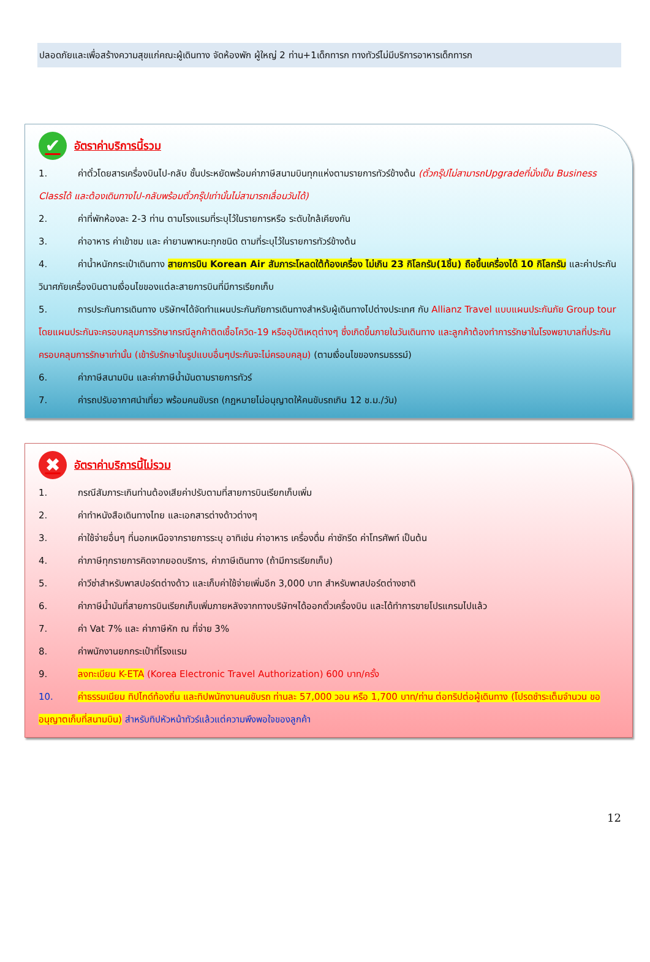ปลอดภัยและเพื่อสร้างความสุขแก่คณะผู้เดินทาง จัดห้องพัก ผู้ใหญ่ 2 ท่าน+1เด็กทารก ทางทัวร์ไม่มีบริการอาหารเด็กทารก
✔ อัตราค่าบริการนี้รวม
1. ค่าตั๋วโดยสารเครื่องบินไป-กลับ ชั้นประหยัดพร้อมค่าภาษีสนามบินทุกแห่งตามรายการทัวร์ข้างต้น (ตั๋วกรุ๊ปไม่สามารถUpgradeที่นั่งเป็น Business Classได้ และต้องเดินทางไป-กลับพร้อมตั๋วกรุ๊ปเท่านั้นไม่สามารถเลื่อนวันได้)
2. ค่าที่พักห้องละ 2-3 ท่าน ตามโรงแรมที่ระบุไว้ในรายการหรือ ระดับใกล้เคียงกัน
3. ค่าอาหาร ค่าเข้าชม และ ค่ายานพาหนะทุกชนิด ตามที่ระบุไว้ในรายการทัวร์ข้างต้น
4. ค่าน้ำหนักกระเป๋าเดินทาง สายการบิน Korean Air สัมภาระโหลดใต้ท้องเครื่อง ไม่เกิน 23 กิโลกรัม(1ชิ้น) ถือขึ้นเครื่องได้ 10 กิโลกรัม และค่าประกันวินาศภัยเครื่องบินตามเงื่อนไขของแต่ละสายการบินที่มีการเรียกเก็บ
5. การประกันการเดินทาง บริษัทฯได้จัดทำแผนประกันภัยการเดินทางสำหรับผู้เดินทางไปต่างประเทศ กับ Allianz Travel แบบแผนประกันภัย Group tour โดยแผนประกันจะครอบคลุมการรักษากรณีลูกค้าติดเชื้อโควิด-19 หรืออุบัติเหตุต่างๆ ซึ่งเกิดขึ้นภายในวันเดินทาง และลูกค้าต้องทำการรักษาในโรงพยาบาลที่ประกันครอบคลุมการรักษาเท่านั้น (เข้ารับรักษาในรูปแบบอื่นๆประกันจะไม่ครอบคลุม) (ตามเงื่อนไขของกรมธรรม์)
6. ค่าภาษีสนามบิน และค่าภาษีน้ำมันตามรายการทัวร์
7. ค่ารถปรับอากาศนำเที่ยว พร้อมคนขับรถ (กฎหมายไม่อนุญาตให้คนขับรถเกิน 12 ช.ม./วัน)
✖ อัตราค่าบริการนี้ไม่รวม
1. กรณีสัมภาระเกินท่านต้องเสียค่าปรับตามที่สายการบินเรียกเก็บเพิ่ม
2. ค่าทำหนังสือเดินทางไทย และเอกสารต่างด้าวต่างๆ
3. ค่าใช้จ่ายอื่นๆ ที่นอกเหนือจากรายการระบุ อาทิเช่น ค่าอาหาร เครื่องดื่ม ค่าซักรีด ค่าโทรศัพท์ เป็นต้น
4. ค่าภาษีทุกรายการคิดจากยอดบริการ, ค่าภาษีเดินทาง (ถ้ามีการเรียกเก็บ)
5. ค่าวีซ่าสำหรับพาสปอร์ตต่างด้าว และเก็บค่าใช้จ่ายเพิ่มอีก 3,000 บาท สำหรับพาสปอร์ตต่างชาติ
6. ค่าภาษีน้ำมันที่สายการบินเรียกเก็บเพิ่มภายหลังจากทางบริษัทฯได้ออกตั๋วเครื่องบิน และได้ทำการขายโปรแกรมไปแล้ว
7. ค่า Vat 7% และ ค่าภาษีหัก ณ ที่จ่าย 3%
8. ค่าพนักงานยกกระเป๋าที่โรงแรม
9. ลงทะเบียน K-ETA (Korea Electronic Travel Authorization) 600 บาท/ครั้ง
10. ค่าธรรมเนียม ทิปไกด์ท้องถิ่น และทิปพนักงานคนขับรถ ท่านละ 57,000 วอน หรือ 1,700 บาท/ท่าน ต่อทริปต่อผู้เดินทาง (โปรดชำระเต็มจำนวน ขออนุญาตเก็บที่สนามบิน) สำหรับทิปหัวหน้าทัวร์แล้วแต่ความพึงพอใจของลูกค้า
12